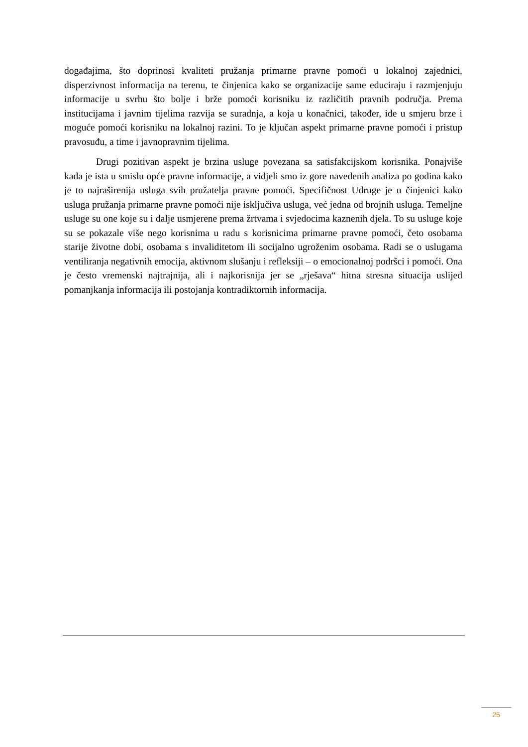događajima, što doprinosi kvaliteti pružanja primarne pravne pomoći u lokalnoj zajednici, disperzivnost informacija na terenu, te činjenica kako se organizacije same educiraju i razmjenjuju informacije u svrhu što bolje i brže pomoći korisniku iz različitih pravnih područja. Prema institucijama i javnim tijelima razvija se suradnja, a koja u konačnici, također, ide u smjeru brze i moguće pomoći korisniku na lokalnoj razini. To je ključan aspekt primarne pravne pomoći i pristup pravosuđu, a time i javnopravnim tijelima.
Drugi pozitivan aspekt je brzina usluge povezana sa satisfakcijskom korisnika. Ponajviše kada je ista u smislu opće pravne informacije, a vidjeli smo iz gore navedenih analiza po godina kako je to najraširenija usluga svih pružatelja pravne pomoći. Specifičnost Udruge je u činjenici kako usluga pružanja primarne pravne pomoći nije isključiva usluga, već jedna od brojnih usluga. Temeljne usluge su one koje su i dalje usmjerene prema žrtvama i svjedocima kaznenih djela. To su usluge koje su se pokazale više nego korisnima u radu s korisnicima primarne pravne pomoći, četo osobama starije životne dobi, osobama s invaliditetom ili socijalno ugroženim osobama. Radi se o uslugama ventiliranja negativnih emocija, aktivnom slušanju i refleksiji – o emocionalnoj podršci i pomoći. Ona je često vremenski najtrajnija, ali i najkorisnija jer se „rješava“ hitna stresna situacija uslijed pomanjkanja informacija ili postojanja kontradiktornih informacija.
25